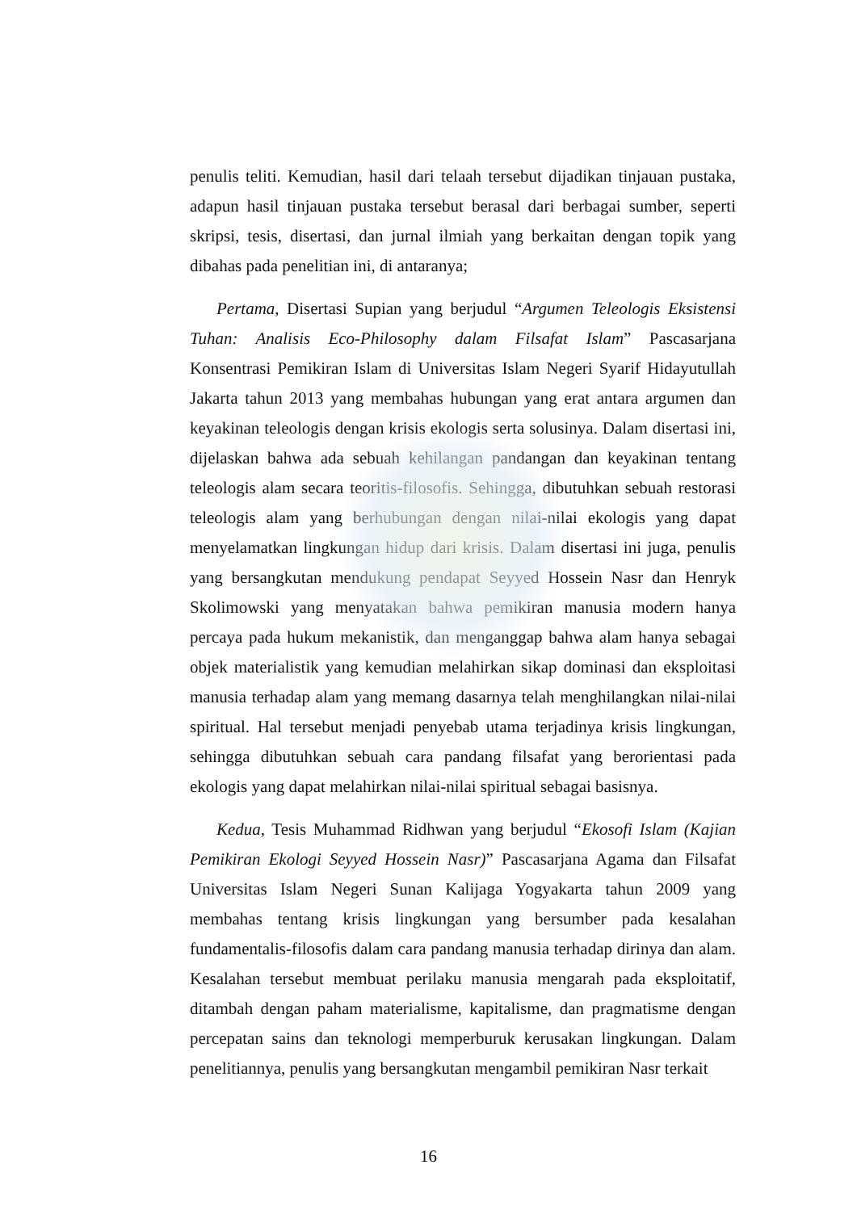penulis teliti. Kemudian, hasil dari telaah tersebut dijadikan tinjauan pustaka, adapun hasil tinjauan pustaka tersebut berasal dari berbagai sumber, seperti skripsi, tesis, disertasi, dan jurnal ilmiah yang berkaitan dengan topik yang dibahas pada penelitian ini, di antaranya;
Pertama, Disertasi Supian yang berjudul “Argumen Teleologis Eksistensi Tuhan: Analisis Eco-Philosophy dalam Filsafat Islam” Pascasarjana Konsentrasi Pemikiran Islam di Universitas Islam Negeri Syarif Hidayutullah Jakarta tahun 2013 yang membahas hubungan yang erat antara argumen dan keyakinan teleologis dengan krisis ekologis serta solusinya. Dalam disertasi ini, dijelaskan bahwa ada sebuah kehilangan pandangan dan keyakinan tentang teleologis alam secara teoritis-filosofis. Sehingga, dibutuhkan sebuah restorasi teleologis alam yang berhubungan dengan nilai-nilai ekologis yang dapat menyelamatkan lingkungan hidup dari krisis. Dalam disertasi ini juga, penulis yang bersangkutan mendukung pendapat Seyyed Hossein Nasr dan Henryk Skolimowski yang menyatakan bahwa pemikiran manusia modern hanya percaya pada hukum mekanistik, dan menganggap bahwa alam hanya sebagai objek materialistik yang kemudian melahirkan sikap dominasi dan eksploitasi manusia terhadap alam yang memang dasarnya telah menghilangkan nilai-nilai spiritual. Hal tersebut menjadi penyebab utama terjadinya krisis lingkungan, sehingga dibutuhkan sebuah cara pandang filsafat yang berorientasi pada ekologis yang dapat melahirkan nilai-nilai spiritual sebagai basisnya.
Kedua, Tesis Muhammad Ridhwan yang berjudul “Ekosofi Islam (Kajian Pemikiran Ekologi Seyyed Hossein Nasr)” Pascasarjana Agama dan Filsafat Universitas Islam Negeri Sunan Kalijaga Yogyakarta tahun 2009 yang membahas tentang krisis lingkungan yang bersumber pada kesalahan fundamentalis-filosofis dalam cara pandang manusia terhadap dirinya dan alam. Kesalahan tersebut membuat perilaku manusia mengarah pada eksploitatif, ditambah dengan paham materialisme, kapitalisme, dan pragmatisme dengan percepatan sains dan teknologi memperburuk kerusakan lingkungan. Dalam penelitiannya, penulis yang bersangkutan mengambil pemikiran Nasr terkait
16